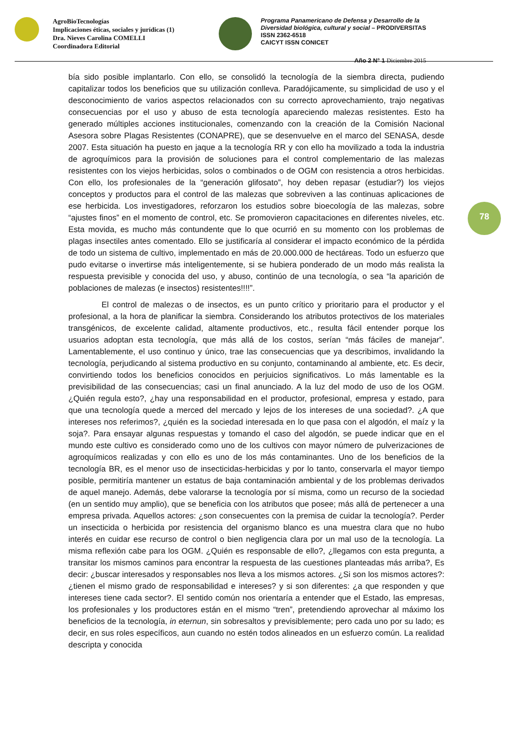AgroBioTecnologías
Implicaciones éticas, sociales y jurídicas (1)
Dra. Nieves Carolina COMELLI
Coordinadora Editorial
Programa Panamericano de Defensa y Desarrollo de la
Diversidad biológica, cultural y social – PRODIVERSITAS
ISSN 2362-6518
CAICYT ISSN CONICET
Año 2 N° 1 Diciembre 2015
78
bía sido posible implantarlo. Con ello, se consolidó la tecnología de la siembra directa, pudiendo capitalizar todos los beneficios que su utilización conlleva. Paradójicamente, su simplicidad de uso y el desconocimiento de varios aspectos relacionados con su correcto aprovechamiento, trajo negativas consecuencias por el uso y abuso de esta tecnología apareciendo malezas resistentes. Esto ha generado múltiples acciones institucionales, comenzando con la creación de la Comisión Nacional Asesora sobre Plagas Resistentes (CONAPRE), que se desenvuelve en el marco del SENASA, desde 2007. Esta situación ha puesto en jaque a la tecnología RR y con ello ha movilizado a toda la industria de agroquímicos para la provisión de soluciones para el control complementario de las malezas resistentes con los viejos herbicidas, solos o combinados o de OGM con resistencia a otros herbicidas. Con ello, los profesionales de la “generación glifosato”, hoy deben repasar (estudiar?) los viejos conceptos y productos para el control de las malezas que sobreviven a las continuas aplicaciones de ese herbicida. Los investigadores, reforzaron los estudios sobre bioecología de las malezas, sobre “ajustes finos” en el momento de control, etc. Se promovieron capacitaciones en diferentes niveles, etc. Esta movida, es mucho más contundente que lo que ocurrió en su momento con los problemas de plagas insectiles antes comentado. Ello se justificaría al considerar el impacto económico de la pérdida de todo un sistema de cultivo, implementado en más de 20.000.000 de hectáreas. Todo un esfuerzo que pudo evitarse o invertirse más inteligentemente, si se hubiera ponderado de un modo más realista la respuesta previsible y conocida del uso, y abuso, continúo de una tecnología, o sea “la aparición de poblaciones de malezas (e insectos) resistentes!!!!”.
El control de malezas o de insectos, es un punto crítico y prioritario para el productor y el profesional, a la hora de planificar la siembra. Considerando los atributos protectivos de los materiales transgénicos, de excelente calidad, altamente productivos, etc., resulta fácil entender porque los usuarios adoptan esta tecnología, que más allá de los costos, serían “más fáciles de manejar”. Lamentablemente, el uso continuo y único, trae las consecuencias que ya describimos, invalidando la tecnología, perjudicando al sistema productivo en su conjunto, contaminando al ambiente, etc. Es decir, convirtiendo todos los beneficios conocidos en perjuicios significativos. Lo más lamentable es la previsibilidad de las consecuencias; casi un final anunciado. A la luz del modo de uso de los OGM. ¿Quién regula esto?, ¿hay una responsabilidad en el productor, profesional, empresa y estado, para que una tecnología quede a merced del mercado y lejos de los intereses de una sociedad?. ¿A que intereses nos referimos?, ¿quién es la sociedad interesada en lo que pasa con el algodón, el maíz y la soja?. Para ensayar algunas respuestas y tomando el caso del algodón, se puede indicar que en el mundo este cultivo es considerado como uno de los cultivos con mayor número de pulverizaciones de agroquímicos realizadas y con ello es uno de los más contaminantes. Uno de los beneficios de la tecnología BR, es el menor uso de insecticidas-herbicidas y por lo tanto, conservarla el mayor tiempo posible, permitiría mantener un estatus de baja contaminación ambiental y de los problemas derivados de aquel manejo. Además, debe valorarse la tecnología por sí misma, como un recurso de la sociedad (en un sentido muy amplio), que se beneficia con los atributos que posee; más allá de pertenecer a una empresa privada. Aquellos actores: ¿son consecuentes con la premisa de cuidar la tecnología?. Perder un insecticida o herbicida por resistencia del organismo blanco es una muestra clara que no hubo interés en cuidar ese recurso de control o bien negligencia clara por un mal uso de la tecnología. La misma reflexión cabe para los OGM. ¿Quién es responsable de ello?, ¿llegamos con esta pregunta, a transitar los mismos caminos para encontrar la respuesta de las cuestiones planteadas más arriba?, Es decir: ¿buscar interesados y responsables nos lleva a los mismos actores. ¿Si son los mismos actores?: ¿tienen el mismo grado de responsabilidad e intereses? y si son diferentes: ¿a que responden y que intereses tiene cada sector?. El sentido común nos orientaría a entender que el Estado, las empresas, los profesionales y los productores están en el mismo “tren”, pretendiendo aprovechar al máximo los beneficios de la tecnología, in eternun, sin sobresaltos y previsiblemente; pero cada uno por su lado; es decir, en sus roles específicos, aun cuando no estén todos alineados en un esfuerzo común. La realidad descripta y conocida